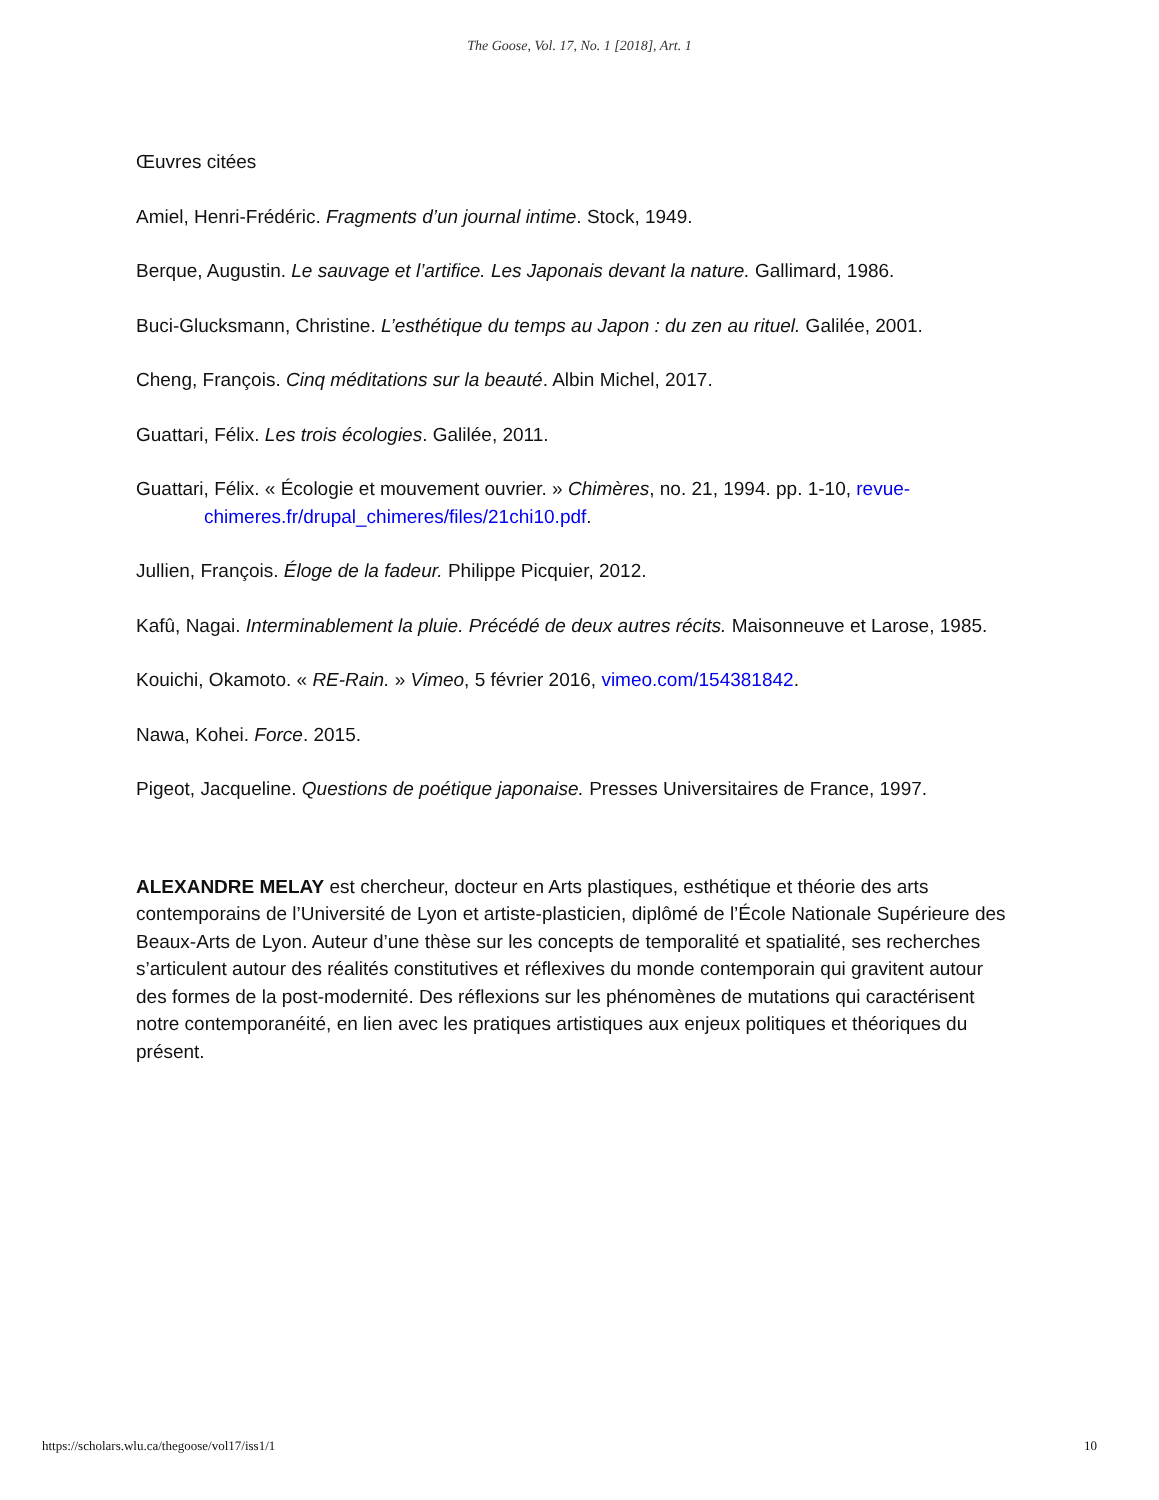The Goose, Vol. 17, No. 1 [2018], Art. 1
Œuvres citées
Amiel, Henri-Frédéric. Fragments d’un journal intime. Stock, 1949.
Berque, Augustin. Le sauvage et l’artifice. Les Japonais devant la nature. Gallimard, 1986.
Buci-Glucksmann, Christine. L’esthétique du temps au Japon : du zen au rituel. Galilée, 2001.
Cheng, François. Cinq méditations sur la beauté. Albin Michel, 2017.
Guattari, Félix. Les trois écologies. Galilée, 2011.
Guattari, Félix. « Écologie et mouvement ouvrier. » Chimères, no. 21, 1994. pp. 1-10, revue-chimeres.fr/drupal_chimeres/files/21chi10.pdf.
Jullien, François. Éloge de la fadeur. Philippe Picquier, 2012.
Kafû, Nagai. Interminablement la pluie. Précédé de deux autres récits. Maisonneuve et Larose, 1985.
Kouichi, Okamoto. « RE-Rain. » Vimeo, 5 février 2016, vimeo.com/154381842.
Nawa, Kohei. Force. 2015.
Pigeot, Jacqueline. Questions de poétique japonaise. Presses Universitaires de France, 1997.
ALEXANDRE MELAY est chercheur, docteur en Arts plastiques, esthétique et théorie des arts contemporains de l’Université de Lyon et artiste-plasticien, diplômé de l’École Nationale Supérieure des Beaux-Arts de Lyon. Auteur d’une thèse sur les concepts de temporalité et spatialité, ses recherches s’articulent autour des réalités constitutives et réflexives du monde contemporain qui gravitent autour des formes de la post-modernité. Des réflexions sur les phénomènes de mutations qui caractérisent notre contemporanéité, en lien avec les pratiques artistiques aux enjeux politiques et théoriques du présent.
https://scholars.wlu.ca/thegoose/vol17/iss1/1 10